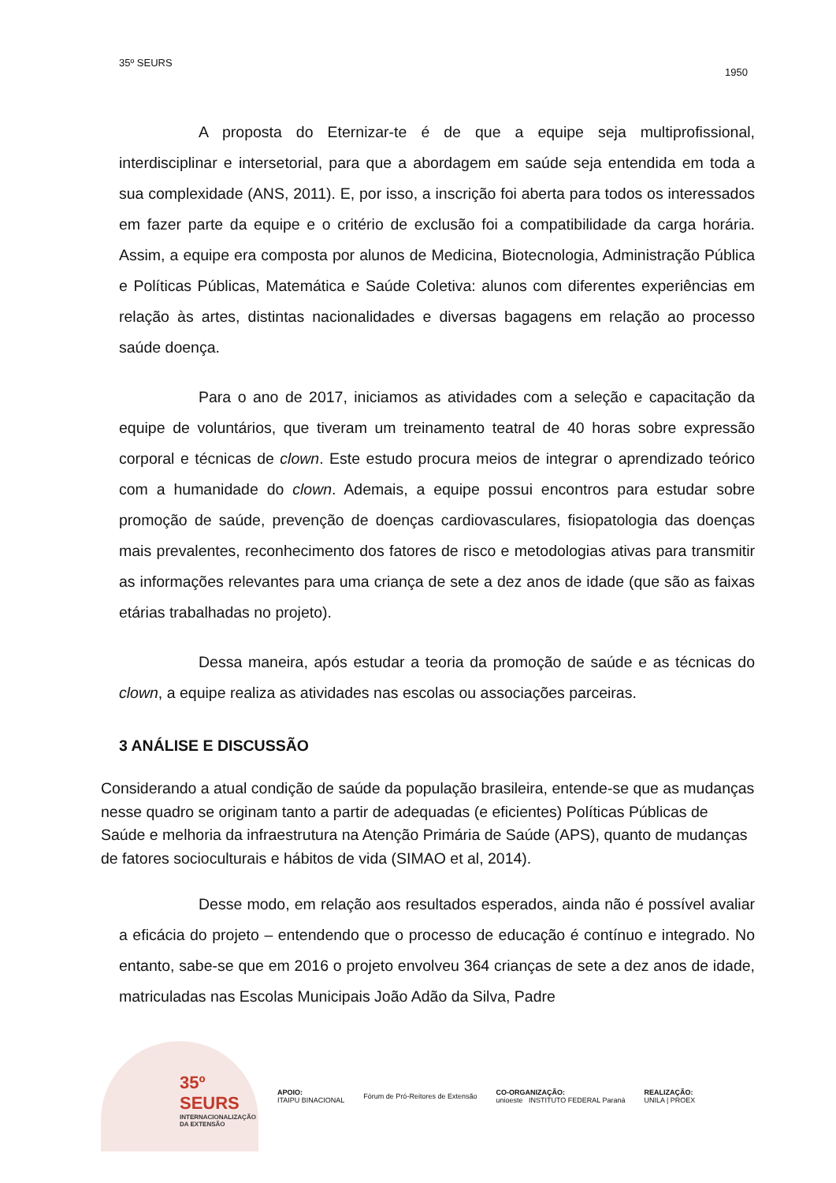35º SEURS
1950
A proposta do Eternizar-te é de que a equipe seja multiprofissional, interdisciplinar e intersetorial, para que a abordagem em saúde seja entendida em toda a sua complexidade (ANS, 2011). E, por isso, a inscrição foi aberta para todos os interessados em fazer parte da equipe e o critério de exclusão foi a compatibilidade da carga horária. Assim, a equipe era composta por alunos de Medicina, Biotecnologia, Administração Pública e Políticas Públicas, Matemática e Saúde Coletiva: alunos com diferentes experiências em relação às artes, distintas nacionalidades e diversas bagagens em relação ao processo saúde doença.
Para o ano de 2017, iniciamos as atividades com a seleção e capacitação da equipe de voluntários, que tiveram um treinamento teatral de 40 horas sobre expressão corporal e técnicas de clown. Este estudo procura meios de integrar o aprendizado teórico com a humanidade do clown. Ademais, a equipe possui encontros para estudar sobre promoção de saúde, prevenção de doenças cardiovasculares, fisiopatologia das doenças mais prevalentes, reconhecimento dos fatores de risco e metodologias ativas para transmitir as informações relevantes para uma criança de sete a dez anos de idade (que são as faixas etárias trabalhadas no projeto).
Dessa maneira, após estudar a teoria da promoção de saúde e as técnicas do clown, a equipe realiza as atividades nas escolas ou associações parceiras.
3 ANÁLISE E DISCUSSÃO
Considerando a atual condição de saúde da população brasileira, entende-se que as mudanças nesse quadro se originam tanto a partir de adequadas (e eficientes) Políticas Públicas de Saúde e melhoria da infraestrutura na Atenção Primária de Saúde (APS), quanto de mudanças de fatores socioculturais e hábitos de vida (SIMAO et al, 2014).
Desse modo, em relação aos resultados esperados, ainda não é possível avaliar a eficácia do projeto – entendendo que o processo de educação é contínuo e integrado. No entanto, sabe-se que em 2016 o projeto envolveu 364 crianças de sete a dez anos de idade, matriculadas nas Escolas Municipais João Adão da Silva, Padre
35º SEURS
INTERNACIONALIZAÇÃO DA EXTENSÃO
APOIO:
ITAIPU BINACIONAL
Fórum de Pró-Reitores de Extensão
CO-ORGANIZAÇÃO:
unioeste INSTITUTO FEDERAL Paraná
REALIZAÇÃO:
UNILA | PROEX